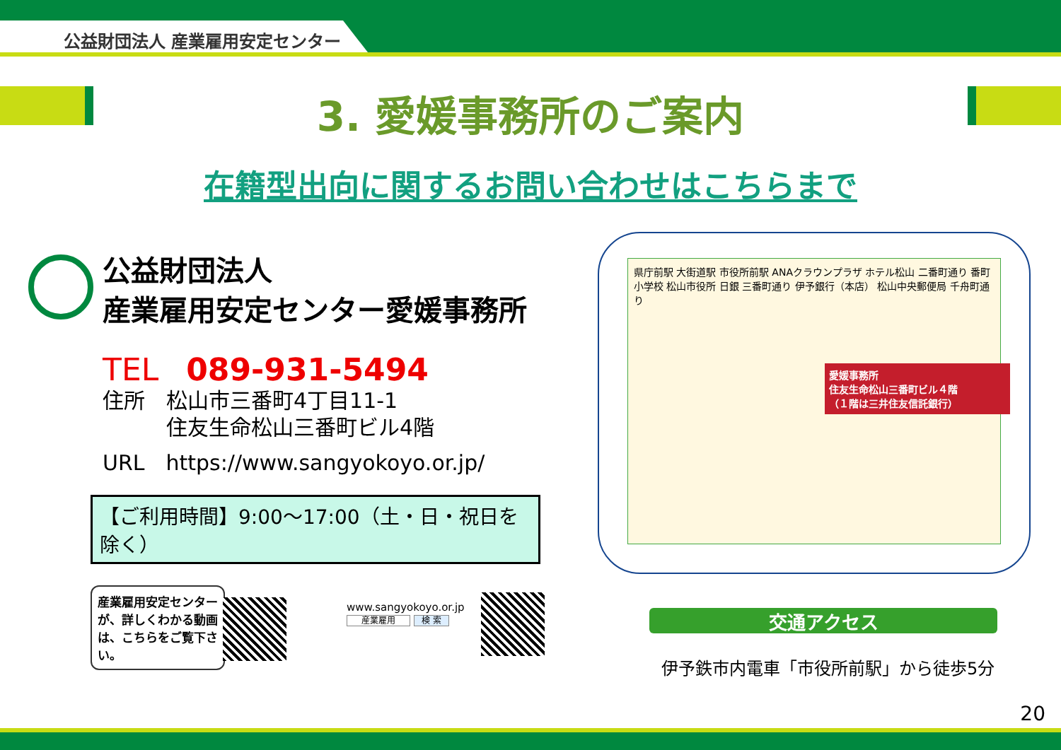公益財団法人 産業雇用安定センター
3. 愛媛事務所のご案内
在籍型出向に関するお問い合わせはこちらまで
公益財団法人
産業雇用安定センター愛媛事務所
TEL 089-931-5494
住所　松山市三番町4丁目11-1
　　　住友生命松山三番町ビル4階
URL　https://www.sangyokoyo.or.jp/
【ご利用時間】9:00～17:00（土・日・祝日を除く）
県庁前駅 大街道駅 市役所前駅 ANAクラウンプラザ ホテル松山 二番町通り 番町小学校 松山市役所 日銀 三番町通り 伊予銀行（本店） 松山中央郵便局 千舟町通り
愛媛事務所
住友生命松山三番町ビル４階
（１階は三井住友信託銀行）
産業雇用安定センターが、詳しくわかる動画は、こちらをご覧下さい。
www.sangyokoyo.or.jp
産業雇用 検 索
交通アクセス
伊予鉄市内電車「市役所前駅」から徒歩5分
20